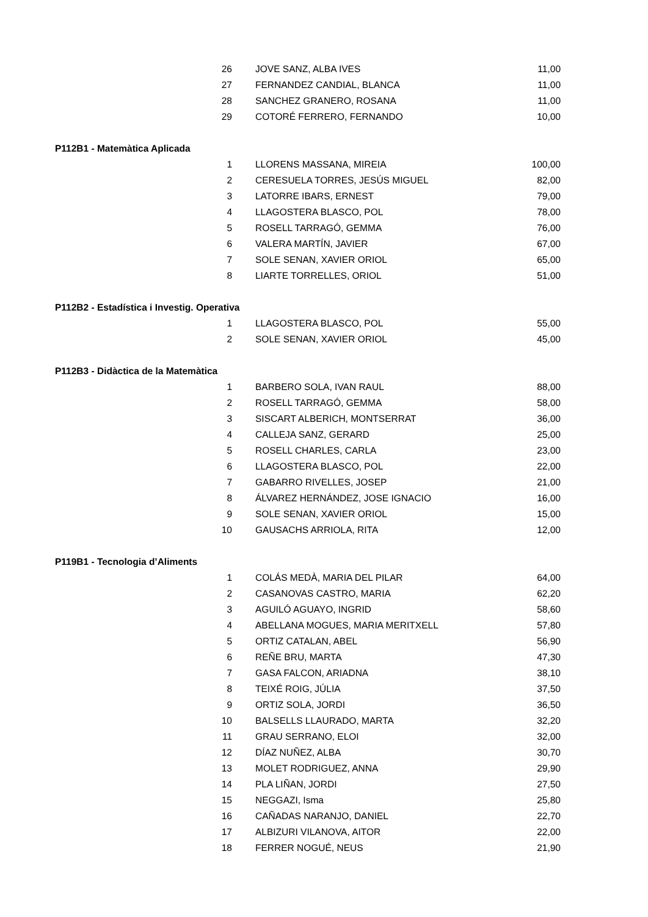| 26 | JOVE SANZ, ALBA IVES | 11,00 |
| 27 | FERNANDEZ CANDIAL, BLANCA | 11,00 |
| 28 | SANCHEZ GRANERO, ROSANA | 11,00 |
| 29 | COTORÉ FERRERO, FERNANDO | 10,00 |
| P112B1 - Matemàtica Aplicada | | |
| 1 | LLORENS MASSANA, MIREIA | 100,00 |
| 2 | CERESUELA TORRES, JESÚS MIGUEL | 82,00 |
| 3 | LATORRE IBARS, ERNEST | 79,00 |
| 4 | LLAGOSTERA BLASCO, POL | 78,00 |
| 5 | ROSELL TARRAGÓ, GEMMA | 76,00 |
| 6 | VALERA MARTÍN, JAVIER | 67,00 |
| 7 | SOLE SENAN, XAVIER ORIOL | 65,00 |
| 8 | LIARTE TORRELLES, ORIOL | 51,00 |
| P112B2 - Estadística i Investig. Operativa | | |
| 1 | LLAGOSTERA BLASCO, POL | 55,00 |
| 2 | SOLE SENAN, XAVIER ORIOL | 45,00 |
| P112B3 - Didàctica de la Matemàtica | | |
| 1 | BARBERO SOLA, IVAN RAUL | 88,00 |
| 2 | ROSELL TARRAGÓ, GEMMA | 58,00 |
| 3 | SISCART ALBERICH, MONTSERRAT | 36,00 |
| 4 | CALLEJA SANZ, GERARD | 25,00 |
| 5 | ROSELL CHARLES, CARLA | 23,00 |
| 6 | LLAGOSTERA BLASCO, POL | 22,00 |
| 7 | GABARRO RIVELLES, JOSEP | 21,00 |
| 8 | ÁLVAREZ HERNÁNDEZ, JOSE IGNACIO | 16,00 |
| 9 | SOLE SENAN, XAVIER ORIOL | 15,00 |
| 10 | GAUSACHS ARRIOLA, RITA | 12,00 |
| P119B1 - Tecnologia d’Aliments | | |
| 1 | COLÁS MEDÀ, MARIA DEL PILAR | 64,00 |
| 2 | CASANOVAS CASTRO, MARIA | 62,20 |
| 3 | AGUILÓ AGUAYO, INGRID | 58,60 |
| 4 | ABELLANA MOGUES, MARIA MERITXELL | 57,80 |
| 5 | ORTIZ CATALAN, ABEL | 56,90 |
| 6 | REÑE BRU, MARTA | 47,30 |
| 7 | GASA FALCON, ARIADNA | 38,10 |
| 8 | TEIXÉ ROIG, JÚLIA | 37,50 |
| 9 | ORTIZ SOLA, JORDI | 36,50 |
| 10 | BALSELLS LLAURADO, MARTA | 32,20 |
| 11 | GRAU SERRANO, ELOI | 32,00 |
| 12 | DÍAZ NUÑEZ, ALBA | 30,70 |
| 13 | MOLET RODRIGUEZ, ANNA | 29,90 |
| 14 | PLA LIÑAN, JORDI | 27,50 |
| 15 | NEGGAZI, Isma | 25,80 |
| 16 | CAÑADAS NARANJO, DANIEL | 22,70 |
| 17 | ALBIZURI VILANOVA, AITOR | 22,00 |
| 18 | FERRER NOGUÉ, NEUS | 21,90 |